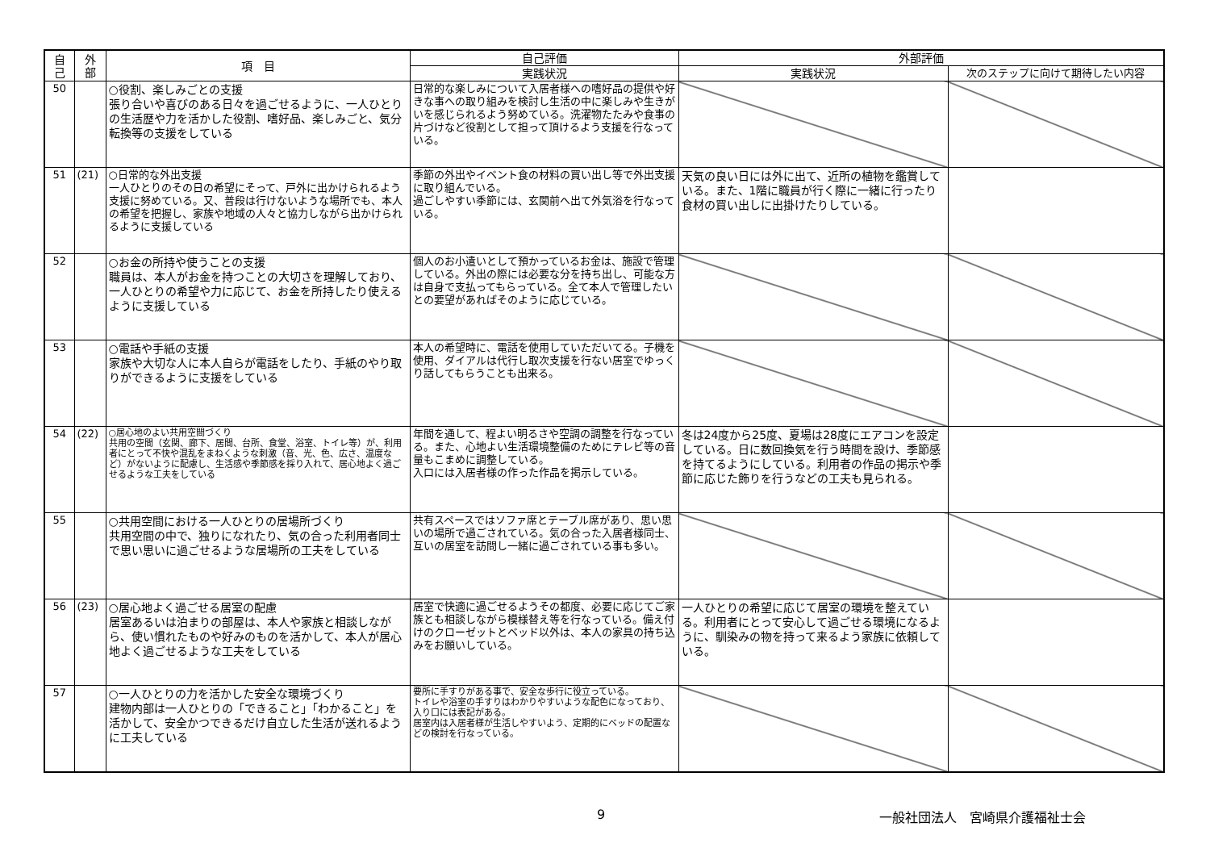| 自 己 | 外 部 | 項 目 | 自己評価 | 外部評価 | |
| --- | --- | --- | --- | --- | --- |
| | | | 実践状況 | 実践状況 | 次のステップに向けて期待したい内容 |
| 50 | | ○役割、楽しみごとの支援 張り合いや喜びのある日々を過ごせるように、一人ひとりの生活歴や力を活かした役割、嗜好品、楽しみごと、気分転換等の支援をしている | 日常的な楽しみについて入居者様への嗜好品の提供や好きな事への取り組みを検討し生活の中に楽しみや生きがいを感じられるよう努めている。洗濯物たたみや食事の片づけなど役割として担って頂けるよう支援を行なっている。 | | |
| 51 | (21) | ○日常的な外出支援 一人ひとりのその日の希望にそって、戸外に出かけられるよう支援に努めている。又、普段は行けないような場所でも、本人の希望を把握し、家族や地域の人々と協力しながら出かけられるように支援している | 季節の外出やイベント食の材料の買い出し等で外出支援に取り組んでいる。 過ごしやすい季節には、玄関前へ出て外気浴を行なっている。 | 天気の良い日には外に出て、近所の植物を鑑賞している。また、1階に職員が行く際に一緒に行ったり食材の買い出しに出掛けたりしている。 | |
| 52 | | ○お金の所持や使うことの支援 職員は、本人がお金を持つことの大切さを理解しており、一人ひとりの希望や力に応じて、お金を所持したり使えるように支援している | 個人のお小遣いとして預かっているお金は、施設で管理している。外出の際には必要な分を持ち出し、可能な方は自身で支払ってもらっている。全て本人で管理したいとの要望があればそのように応じている。 | | |
| 53 | | ○電話や手紙の支援 家族や大切な人に本人自らが電話をしたり、手紙のやり取りができるように支援をしている | 本人の希望時に、電話を使用していただいてる。子機を使用、ダイアルは代行し取次支援を行ない居室でゆっくり話してもらうことも出来る。 | | |
| 54 | (22) | ○居心地のよい共用空間づくり 共用の空間（玄関、廊下、居間、台所、食堂、浴室、トイレ等）が、利用者にとって不快や混乱をまねくような刺激（音、光、色、広さ、温度など）がないように配慮し、生活感や季節感を採り入れて、居心地よく過ごせるような工夫をしている | 年間を通して、程よい明るさや空調の調整を行なっている。また、心地よい生活環境整備のためにテレビ等の音量もこまめに調整している。 入口には入居者様の作った作品を掲示している。 | 冬は24度から25度、夏場は28度にエアコンを設定している。日に数回換気を行う時間を設け、季節感を持てるようにしている。利用者の作品の掲示や季節に応じた飾りを行うなどの工夫も見られる。 | |
| 55 | | ○共用空間における一人ひとりの居場所づくり 共用空間の中で、独りになれたり、気の合った利用者同士で思い思いに過ごせるような居場所の工夫をしている | 共有スペースではソファ席とテーブル席があり、思い思いの場所で過ごされている。気の合った入居者様同士、互いの居室を訪問し一緒に過ごされている事も多い。 | | |
| 56 | (23) | ○居心地よく過ごせる居室の配慮 居室あるいは泊まりの部屋は、本人や家族と相談しながら、使い慣れたものや好みのものを活かして、本人が居心地よく過ごせるような工夫をしている | 居室で快適に過ごせるようその都度、必要に応じてご家族とも相談しながら模様替え等を行なっている。備え付けのクローゼットとベッド以外は、本人の家具の持ち込みをお願いしている。 | 一人ひとりの希望に応じて居室の環境を整えている。利用者にとって安心して過ごせる環境になるように、馴染みの物を持って来るよう家族に依頼している。 | |
| 57 | | ○一人ひとりの力を活かした安全な環境づくり 建物内部は一人ひとりの「できること」「わかること」を活かして、安全かつできるだけ自立した生活が送れるように工夫している | 要所に手すりがある事で、安全な歩行に役立っている。 トイレや浴室の手すりはわかりやすいような配色になっており、入り口には表記がある。 居室内は入居者様が生活しやすいよう、定期的にベッドの配置などの検討を行なっている。 | | |
9 一般社団法人　宮崎県介護福祉士会